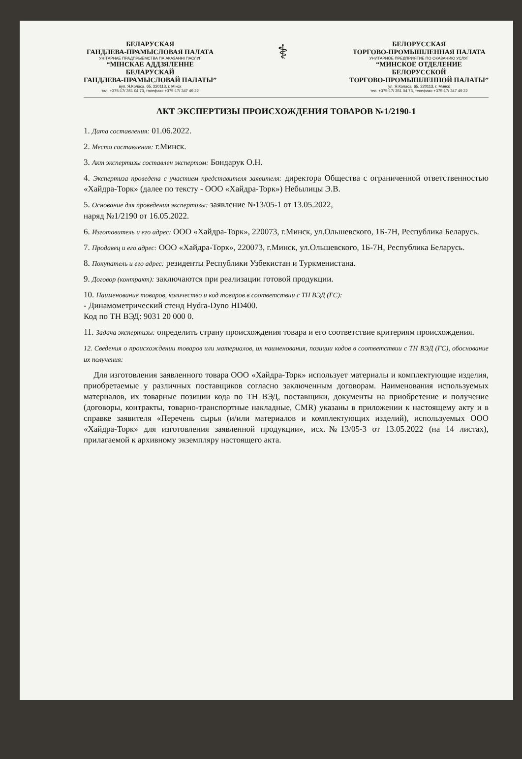БЕЛАРУСКАЯ
ГАНДЛЕВА-ПРАМЫСЛОВАЯ ПАЛАТА
УНІТАРНАЕ ПРАДПРЫЕМСТВА ПА АКАЗАННІ ПАСЛУГ
“МІНСКАЕ АДДЗЯЛЕННЕ
БЕЛАРУСКАЙ
ГАНДЛЕВА-ПРАМЫСЛОВАЙ ПАЛАТЫ”
вул. Я.Коласа, 65, 220113, г. Мінск
тэл. +375-17/ 351 04 73, тэлефакс +375-17/ 347 49 22
⚕
БЕЛОРУССКАЯ
ТОРГОВО-ПРОМЫШЛЕННАЯ ПАЛАТА
УНИТАРНОЕ ПРЕДПРИЯТИЕ ПО ОКАЗАНИЮ УСЛУГ
“МИНСКОЕ ОТДЕЛЕНИЕ
БЕЛОРУССКОЙ
ТОРГОВО-ПРОМЫШЛЕННОЙ ПАЛАТЫ”
ул. Я.Коласа, 65, 220113, г. Минск
тел. +375-17/ 351 04 73, телефакс +375-17/ 347 49 22
АКТ ЭКСПЕРТИЗЫ ПРОИСХОЖДЕНИЯ ТОВАРОВ №1/2190-1
1. Дата составления: 01.06.2022.
2. Место составления: г.Минск.
3. Акт экспертизы составлен экспертом: Бондарук О.Н.
4. Экспертиза проведена с участием представителя заявителя: директора Общества с ограниченной ответственностью «Хайдра-Торк» (далее по тексту - ООО «Хайдра-Торк») Небылицы Э.В.
5. Основание для проведения экспертизы: заявление №13/05-1 от 13.05.2022,
наряд №1/2190 от 16.05.2022.
6. Изготовитель и его адрес: ООО «Хайдра-Торк», 220073, г.Минск, ул.Ольшевского, 1Б-7Н, Республика Беларусь.
7. Продавец и его адрес: ООО «Хайдра-Торк», 220073, г.Минск, ул.Ольшевского, 1Б-7Н, Республика Беларусь.
8. Покупатель и его адрес: резиденты Республики Узбекистан и Туркменистана.
9. Договор (контракт): заключаются при реализации готовой продукции.
10. Наименование товаров, количество и код товаров в соответствии с ТН ВЭД (ГС):
- Динамометрический стенд Hydra-Dyno HD400.
Код по ТН ВЭД: 9031 20 000 0.
11. Задача экспертизы: определить страну происхождения товара и его соответствие критериям происхождения.
12. Сведения о происхождении товаров или материалов, их наименования, позиции кодов в соответствии с ТН ВЭД (ГС), обоснование их получения:
Для изготовления заявленного товара ООО «Хайдра-Торк» использует материалы и комплектующие изделия, приобретаемые у различных поставщиков согласно заключенным договорам. Наименования используемых материалов, их товарные позиции кода по ТН ВЭД, поставщики, документы на приобретение и получение (договоры, контракты, товарно-транспортные накладные, CMR) указаны в приложении к настоящему акту и в справке заявителя «Перечень сырья (и/или материалов и комплектующих изделий), используемых ООО «Хайдра-Торк» для изготовления заявленной продукции», исх.№13/05-3 от 13.05.2022 (на 14 листах), прилагаемой к архивному экземпляру настоящего акта.